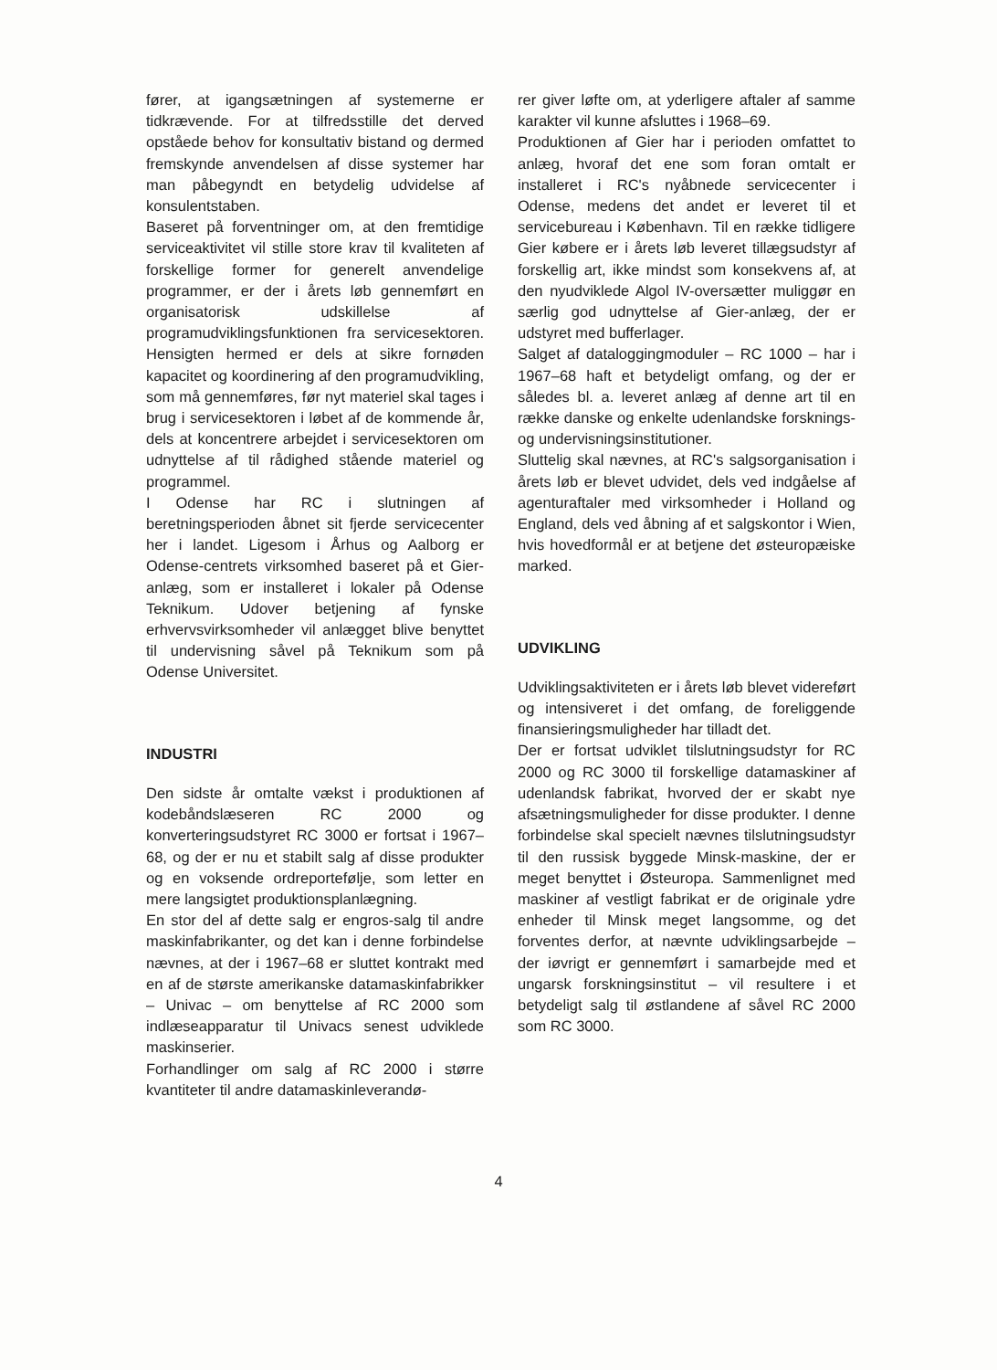fører, at igangsætningen af systemerne er tidkrævende. For at tilfredsstille det derved opståede behov for konsultativ bistand og dermed fremskynde anvendelsen af disse systemer har man påbegyndt en betydelig udvidelse af konsulentstaben.
Baseret på forventninger om, at den fremtidige serviceaktivitet vil stille store krav til kvaliteten af forskellige former for generelt anvendelige programmer, er der i årets løb gennemført en organisatorisk udskillelse af programudviklingsfunktionen fra servicesektoren. Hensigten hermed er dels at sikre fornøden kapacitet og koordinering af den programudvikling, som må gennemføres, før nyt materiel skal tages i brug i servicesektoren i løbet af de kommende år, dels at koncentrere arbejdet i servicesektoren om udnyttelse af til rådighed stående materiel og programmel.
I Odense har RC i slutningen af beretningsperioden åbnet sit fjerde servicecenter her i landet. Ligesom i Århus og Aalborg er Odense-centrets virksomhed baseret på et Gier-anlæg, som er installeret i lokaler på Odense Teknikum. Udover betjening af fynske erhvervsvirksomheder vil anlægget blive benyttet til undervisning såvel på Teknikum som på Odense Universitet.
INDUSTRI
Den sidste år omtalte vækst i produktionen af kodebåndslæseren RC 2000 og konverteringsudstyret RC 3000 er fortsat i 1967–68, og der er nu et stabilt salg af disse produkter og en voksende ordreportefølje, som letter en mere langsigtet produktionsplanlægning.
En stor del af dette salg er engros-salg til andre maskinfabrikanter, og det kan i denne forbindelse nævnes, at der i 1967–68 er sluttet kontrakt med en af de største amerikanske datamaskinfabrikker – Univac – om benyttelse af RC 2000 som indlæseapparatur til Univacs senest udviklede maskinserier.
Forhandlinger om salg af RC 2000 i større kvantiteter til andre datamaskinleverandø-
rer giver løfte om, at yderligere aftaler af samme karakter vil kunne afsluttes i 1968–69.
Produktionen af Gier har i perioden omfattet to anlæg, hvoraf det ene som foran omtalt er installeret i RC's nyåbnede servicecenter i Odense, medens det andet er leveret til et servicebureau i København. Til en række tidligere Gier købere er i årets løb leveret tillægsudstyr af forskellig art, ikke mindst som konsekvens af, at den nyudviklede Algol IV-oversætter muliggør en særlig god udnyttelse af Gier-anlæg, der er udstyret med bufferlager.
Salget af dataloggingmoduler – RC 1000 – har i 1967–68 haft et betydeligt omfang, og der er således bl. a. leveret anlæg af denne art til en række danske og enkelte udenlandske forsknings- og undervisningsinstitutioner.
Sluttelig skal nævnes, at RC's salgsorganisation i årets løb er blevet udvidet, dels ved indgåelse af agenturaftaler med virksomheder i Holland og England, dels ved åbning af et salgskontor i Wien, hvis hovedformål er at betjene det østeuropæiske marked.
UDVIKLING
Udviklingsaktiviteten er i årets løb blevet videreført og intensiveret i det omfang, de foreliggende finansieringsmuligheder har tilladt det.
Der er fortsat udviklet tilslutningsudstyr for RC 2000 og RC 3000 til forskellige datamaskiner af udenlandsk fabrikat, hvorved der er skabt nye afsætningsmuligheder for disse produkter. I denne forbindelse skal specielt nævnes tilslutningsudstyr til den russisk byggede Minsk-maskine, der er meget benyttet i Østeuropa. Sammenlignet med maskiner af vestligt fabrikat er de originale ydre enheder til Minsk meget langsomme, og det forventes derfor, at nævnte udviklingsarbejde – der iøvrigt er gennemført i samarbejde med et ungarsk forskningsinstitut – vil resultere i et betydeligt salg til østlandene af såvel RC 2000 som RC 3000.
4